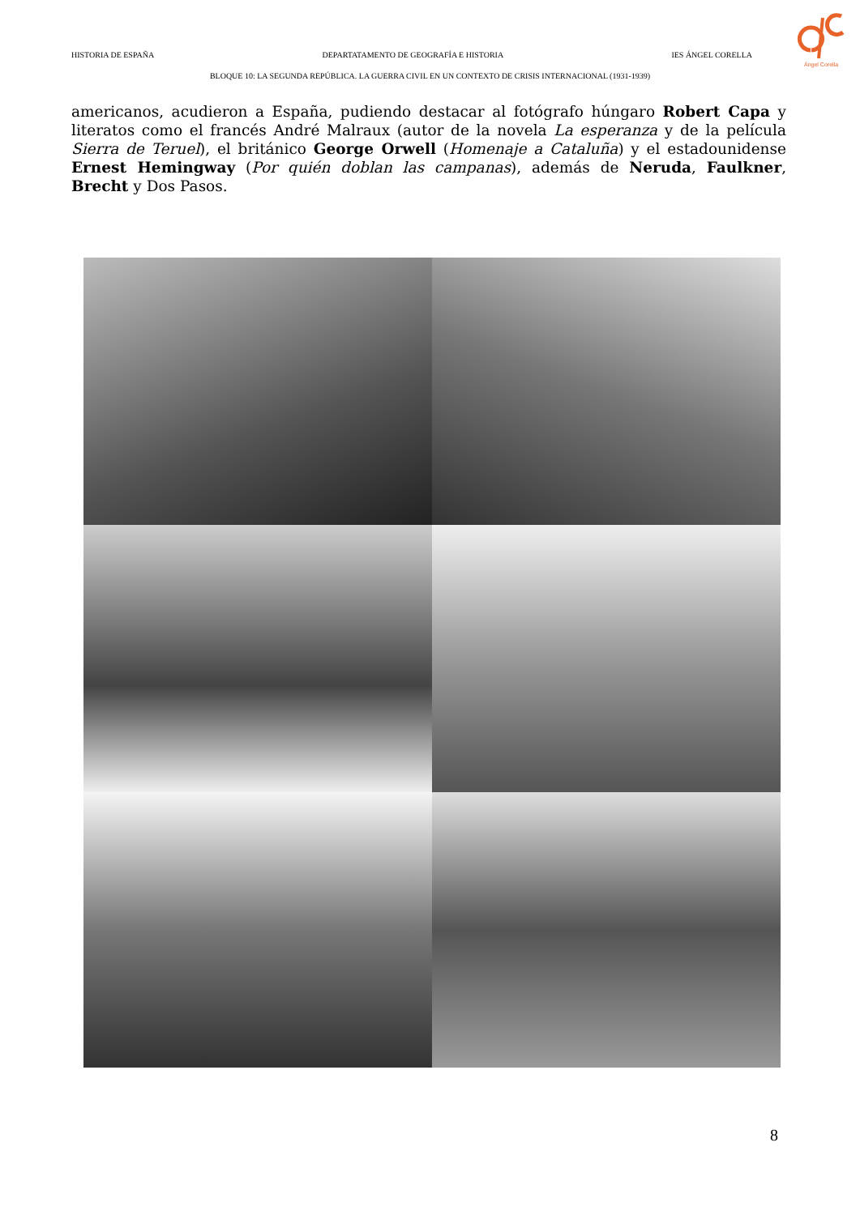HISTORIA DE ESPAÑA DEPARTATAMENTO DE GEOGRAFÍA E HISTORIA IES ÁNGEL CORELLA
Ángel Corella
BLOQUE 10: LA SEGUNDA REPÚBLICA. LA GUERRA CIVIL EN UN CONTEXTO DE CRISIS INTERNACIONAL (1931-1939)
americanos, acudieron a España, pudiendo destacar al fotógrafo húngaro Robert Capa y literatos como el francés André Malraux (autor de la novela La esperanza y de la película Sierra de Teruel), el británico George Orwell (Homenaje a Cataluña) y el estadounidense Ernest Hemingway (Por quién doblan las campanas), además de Neruda, Faulkner, Brecht y Dos Pasos.
8